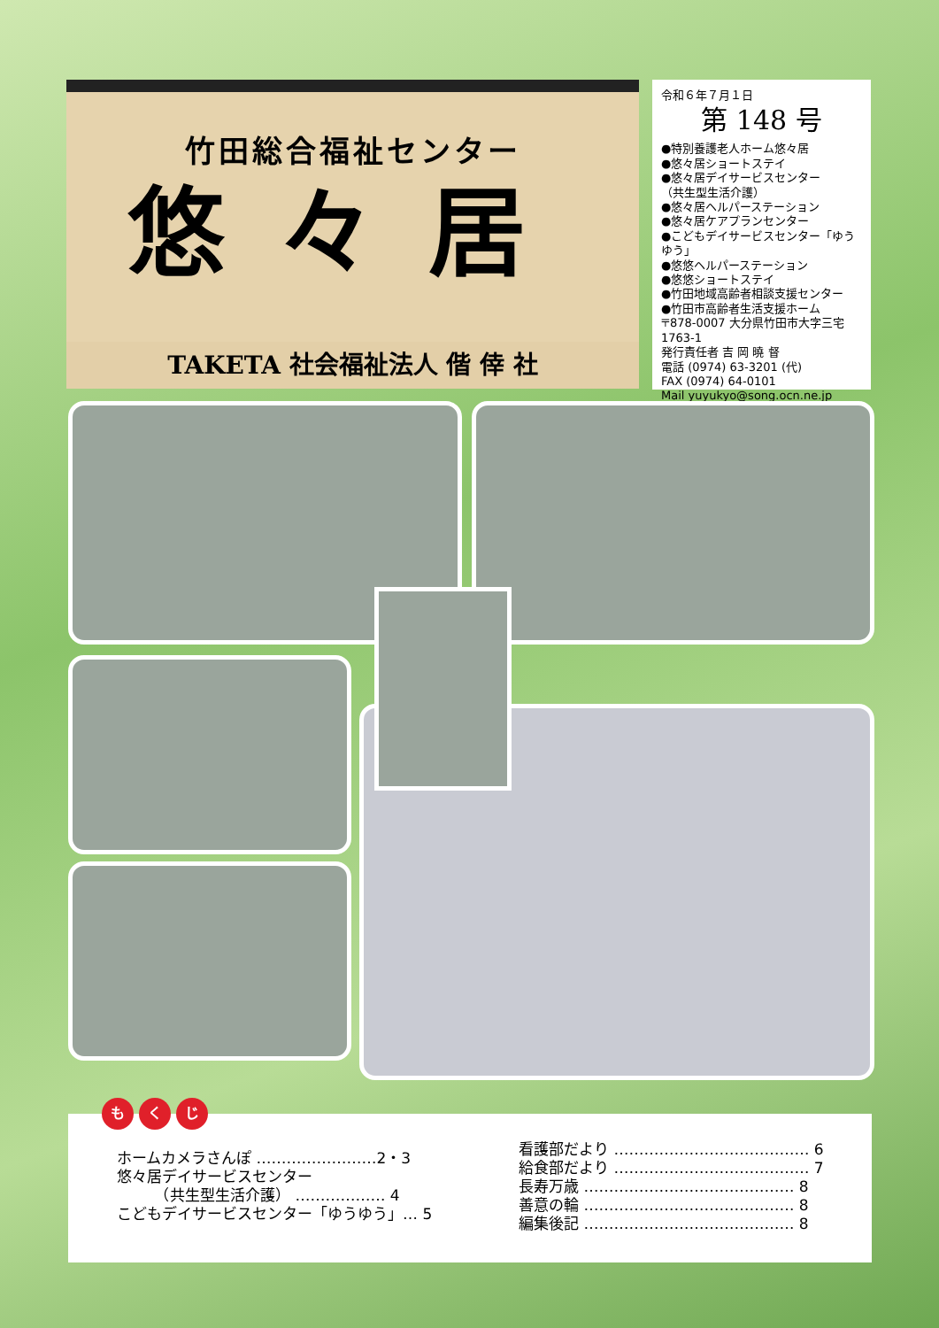竹田総合福祉センター
悠々居
TAKETA 社会福祉法人 偕 倖 社
令和６年７月１日
第 148 号
●特別養護老人ホーム悠々居
●悠々居ショートステイ
●悠々居デイサービスセンター
（共生型生活介護）
●悠々居ヘルパーステーション
●悠々居ケアプランセンター
●こどもデイサービスセンター「ゆうゆう」
●悠悠ヘルパーステーション
●悠悠ショートステイ
●竹田地域高齢者相談支援センター
●竹田市高齢者生活支援ホーム
〒878-0007 大分県竹田市大字三宅1763-1
発行責任者 吉 岡 曉 督
電話 (0974) 63-3201 (代)
FAX (0974) 64-0101
Mail yuyukyo@song.ocn.ne.jp
ホームカメラさんぽ ……………………2・3
悠々居デイサービスセンター
　　　（共生型生活介護） ……………… 4
こどもデイサービスセンター「ゆうゆう」… 5
看護部だより ………………………………… 6
給食部だより ………………………………… 7
長寿万歳 …………………………………… 8
善意の輪 …………………………………… 8
編集後記 …………………………………… 8
も く じ